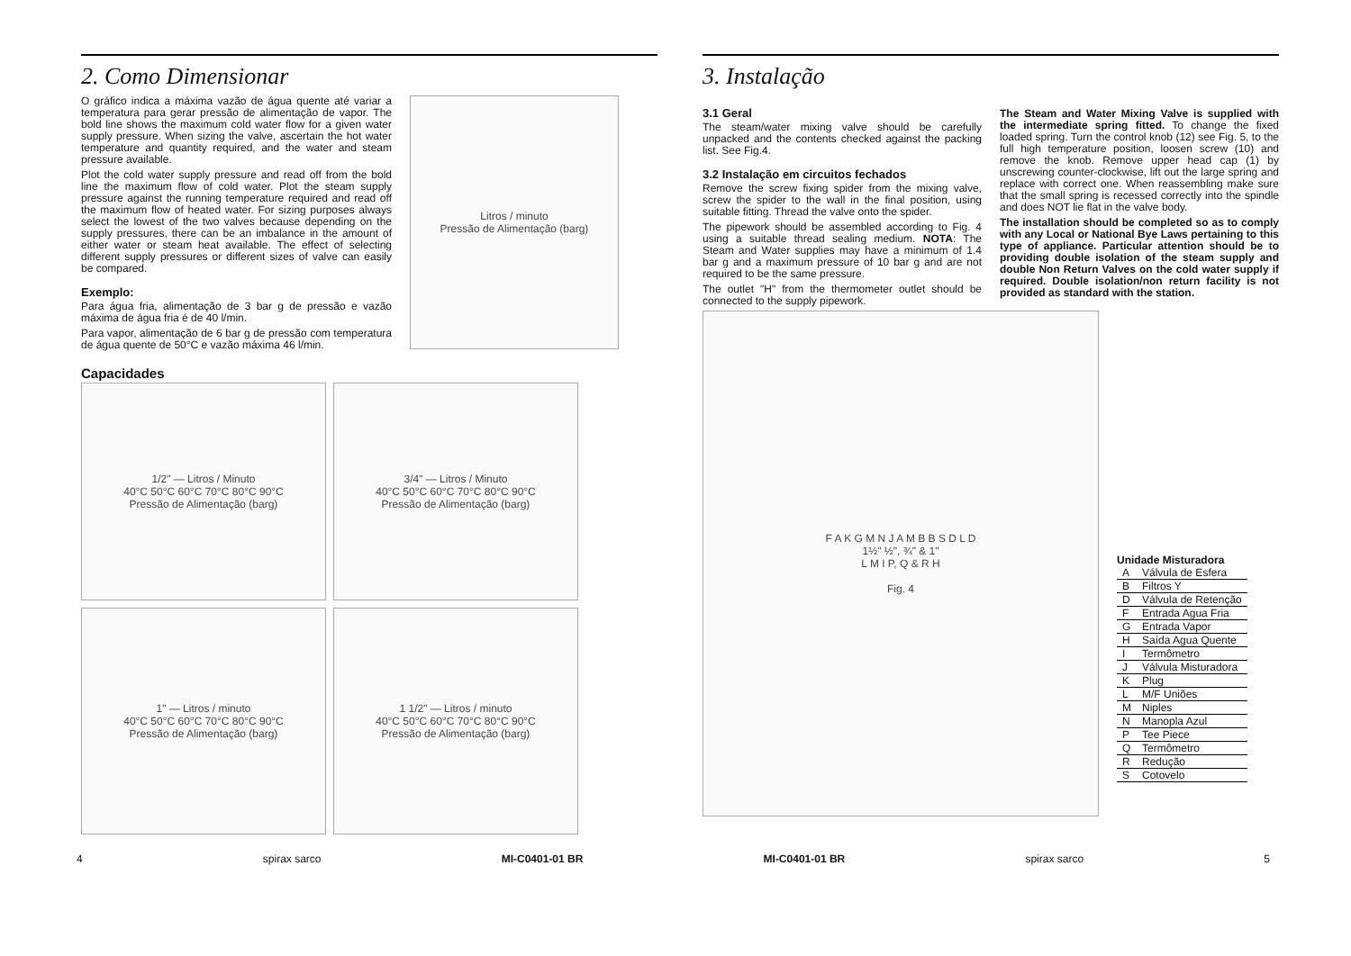2. Como Dimensionar
O gráfico indica a máxima vazão de água quente até variar a temperatura para gerar pressão de alimentação de vapor. The bold line shows the maximum cold water flow for a given water supply pressure. When sizing the valve, ascertain the hot water temperature and quantity required, and the water and steam pressure available.
Plot the cold water supply pressure and read off from the bold line the maximum flow of cold water. Plot the steam supply pressure against the running temperature required and read off the maximum flow of heated water. For sizing purposes always select the lowest of the two valves because depending on the supply pressures, there can be an imbalance in the amount of either water or steam heat available. The effect of selecting different supply pressures or different sizes of valve can easily be compared.
Exemplo:
Para água fria, alimentação de 3 bar g de pressão e vazão máxima de água fria é de 40 l/min.
Para vapor, alimentação de 6 bar g de pressão com temperatura de água quente de 50°C e vazão máxima 46 l/min.
Litros / minuto
Pressão de Alimentação (barg)
Capacidades
1/2" — Litros / Minuto
40°C 50°C 60°C 70°C 80°C 90°C
Pressão de Alimentação (barg)
3/4" — Litros / Minuto
40°C 50°C 60°C 70°C 80°C 90°C
Pressão de Alimentação (barg)
1" — Litros / minuto
40°C 50°C 60°C 70°C 80°C 90°C
Pressão de Alimentação (barg)
1 1/2" — Litros / minuto
40°C 50°C 60°C 70°C 80°C 90°C
Pressão de Alimentação (barg)
3. Instalação
3.1 Geral
The steam/water mixing valve should be carefully unpacked and the contents checked against the packing list. See Fig.4.
3.2 Instalação em circuitos fechados
Remove the screw fixing spider from the mixing valve, screw the spider to the wall in the final position, using suitable fitting. Thread the valve onto the spider.
The pipework should be assembled according to Fig. 4 using a suitable thread sealing medium. NOTA: The Steam and Water supplies may have a minimum of 1.4 bar g and a maximum pressure of 10 bar g and are not required to be the same pressure.
The outlet "H" from the thermometer outlet should be connected to the supply pipework.
The Steam and Water Mixing Valve is supplied with the intermediate spring fitted. To change the fixed loaded spring. Turn the control knob (12) see Fig. 5, to the full high temperature position, loosen screw (10) and remove the knob. Remove upper head cap (1) by unscrewing counter-clockwise, lift out the large spring and replace with correct one. When reassembling make sure that the small spring is recessed correctly into the spindle and does NOT lie flat in the valve body.
The installation should be completed so as to comply with any Local or National Bye Laws pertaining to this type of appliance. Particular attention should be to providing double isolation of the steam supply and double Non Return Valves on the cold water supply if required. Double isolation/non return facility is not provided as standard with the station.
F A K G M N J A M B B S D L D
1½" ½", ¾" & 1"
L M I P, Q & R H
Fig. 4
Unidade Misturadora
| A | Válvula de Esfera |
| B | Filtros Y |
| D | Válvula de Retenção |
| F | Entrada Agua Fria |
| G | Entrada Vapor |
| H | Saída Agua Quente |
| I | Termômetro |
| J | Válvula Misturadora |
| K | Plug |
| L | M/F Uniões |
| M | Niples |
| N | Manopla Azul |
| P | Tee Piece |
| Q | Termômetro |
| R | Redução |
| S | Cotovelo |
4 spirax sarco MI-C0401-01 BR MI-C0401-01 BR spirax sarco 5